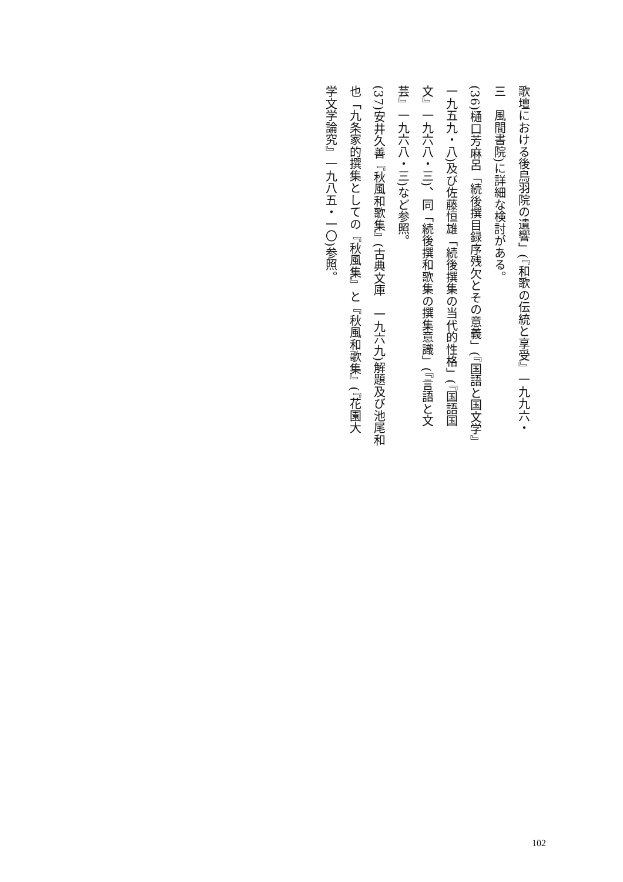歌壇における後鳥羽院の遺響」(『和歌の伝統と享受』一九九六・
三　風間書院)に詳細な検討がある。
(36)樋口芳麻呂「続後撰目録序残欠とその意義」(『国語と国文学』
一九五九・八)及び佐藤恒雄「続後撰集の当代的性格」(『国語国
文』一九六八・三)、同「続後撰和歌集の撰集意識」(『言語と文
芸』一九六八・三)など参照。
(37)安井久善『秋風和歌集』(古典文庫　一九六九)解題及び池尾和
也「九条家的撰集としての『秋風集』と『秋風和歌集』(『花園大
学文学論究』一九八五・一〇)参照。
102